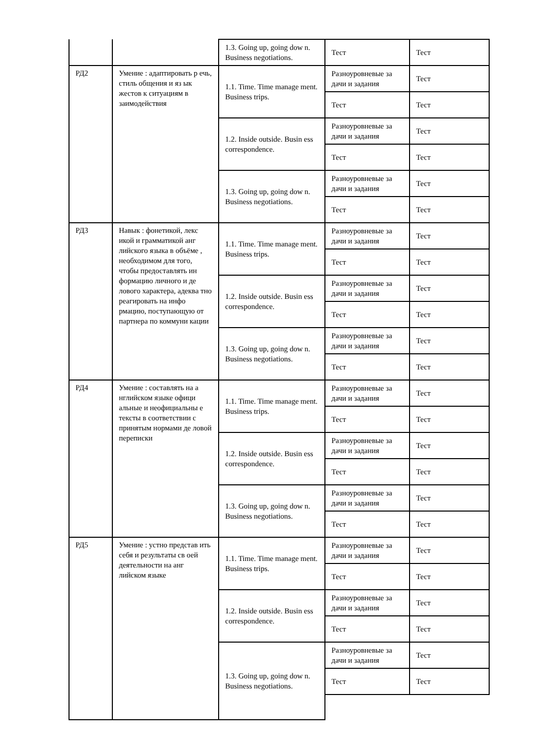| | | 1.3. Going up, going dow n. Business negotiations. | Тест | Тест |
| РД2 | Умение : адаптировать р ечь, стиль общения и яз ык жестов к ситуациям в заимодействия | 1.1. Time. Time manage ment. Business trips. | Разноуровневые за дачи и задания | Тест |
| | | | Тест | Тест |
| | | 1.2. Inside outside. Busin ess correspondence. | Разноуровневые за дачи и задания | Тест |
| | | | Тест | Тест |
| | | 1.3. Going up, going dow n. Business negotiations. | Разноуровневые за дачи и задания | Тест |
| | | | Тест | Тест |
| РД3 | Навык : фонетикой, лекс икой и грамматикой анг лийского языка в объёме , необходимом для того, чтобы предоставлять ин формацию личного и де лового характера, адеква тно реагировать на инфо рмацию, поступающую от партнера по коммуни кации | 1.1. Time. Time manage ment. Business trips. | Разноуровневые за дачи и задания | Тест |
| | | | Тест | Тест |
| | | 1.2. Inside outside. Busin ess correspondence. | Разноуровневые за дачи и задания | Тест |
| | | | Тест | Тест |
| | | 1.3. Going up, going dow n. Business negotiations. | Разноуровневые за дачи и задания | Тест |
| | | | Тест | Тест |
| РД4 | Умение : составлять на а нглийском языке офици альные и неофициальны е тексты в соответствии с принятым нормами де ловой переписки | 1.1. Time. Time manage ment. Business trips. | Разноуровневые за дачи и задания | Тест |
| | | | Тест | Тест |
| | | 1.2. Inside outside. Busin ess correspondence. | Разноуровневые за дачи и задания | Тест |
| | | | Тест | Тест |
| | | 1.3. Going up, going dow n. Business negotiations. | Разноуровневые за дачи и задания | Тест |
| | | | Тест | Тест |
| РД5 | Умение : устно представ ить себя и результаты св оей деятельности на анг лийском языке | 1.1. Time. Time manage ment. Business trips. | Разноуровневые за дачи и задания | Тест |
| | | | Тест | Тест |
| | | 1.2. Inside outside. Busin ess correspondence. | Разноуровневые за дачи и задания | Тест |
| | | | Тест | Тест |
| | | 1.3. Going up, going dow n. Business negotiations. | Разноуровневые за дачи и задания | Тест |
| | | | Тест | Тест |